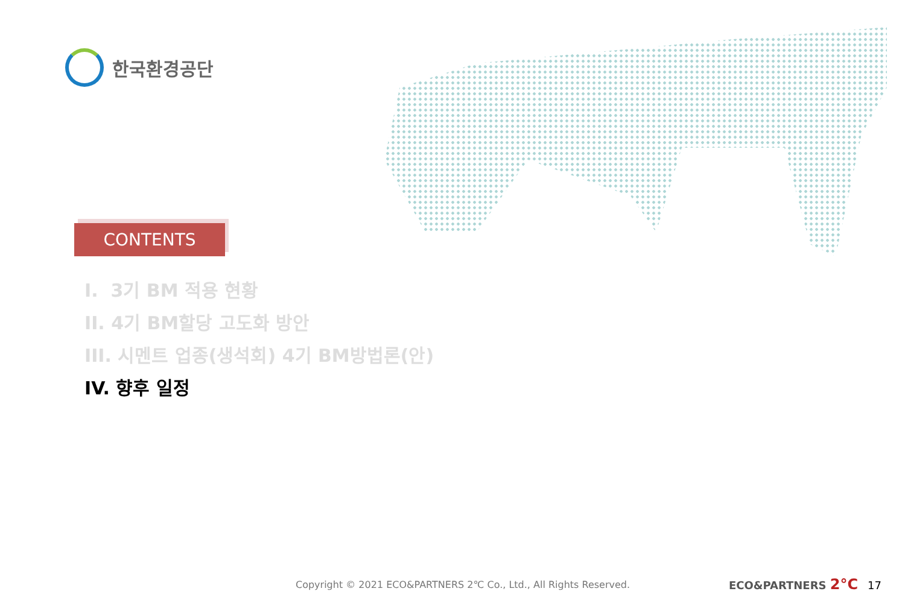한국환경공단
CONTENTS
I. 3기 BM 적용 현황
II. 4기 BM할당 고도화 방안
III. 시멘트 업종(생석회) 4기 BM방법론(안)
IV. 향후 일정
Copyright © 2021 ECO&PARTNERS 2℃ Co., Ltd., All Rights Reserved.
ECO&PARTNERS 2°C 17